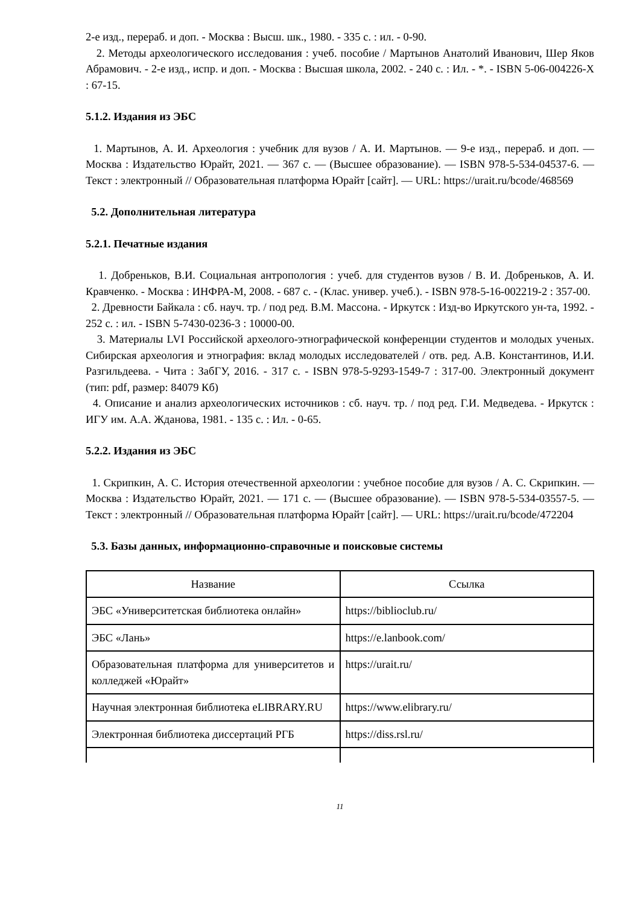2-е изд., перераб. и доп. - Москва : Высш. шк., 1980. - 335 с. : ил. - 0-90.
2. Методы археологического исследования : учеб. пособие / Мартынов Анатолий Иванович, Шер Яков Абрамович. - 2-е изд., испр. и доп. - Москва : Высшая школа, 2002. - 240 с. : Ил. - *. - ISBN 5-06-004226-X : 67-15.
5.1.2. Издания из ЭБС
1. Мартынов, А. И. Археология : учебник для вузов / А. И. Мартынов. — 9-е изд., перераб. и доп. — Москва : Издательство Юрайт, 2021. — 367 с. — (Высшее образование). — ISBN 978-5-534-04537-6. — Текст : электронный // Образовательная платформа Юрайт [сайт]. — URL: https://urait.ru/bcode/468569
5.2. Дополнительная литература
5.2.1. Печатные издания
1. Добреньков, В.И. Социальная антропология : учеб. для студентов вузов / В. И. Добреньков, А. И. Кравченко. - Москва : ИНФРА-М, 2008. - 687 с. - (Клас. универ. учеб.). - ISBN 978-5-16-002219-2 : 357-00.
2. Древности Байкала : сб. науч. тр. / под ред. В.М. Массона. - Иркутск : Изд-во Иркутского ун-та, 1992. - 252 с. : ил. - ISBN 5-7430-0236-3 : 10000-00.
3. Материалы LVI Российской археолого-этнографической конференции студентов и молодых ученых. Сибирская археология и этнография: вклад молодых исследователей / отв. ред. А.В. Константинов, И.И. Разгильдеева. - Чита : ЗабГУ, 2016. - 317 с. - ISBN 978-5-9293-1549-7 : 317-00. Электронный документ (тип: pdf, размер: 84079 Кб)
4. Описание и анализ археологических источников : сб. науч. тр. / под ред. Г.И. Медведева. - Иркутск : ИГУ им. А.А. Жданова, 1981. - 135 с. : Ил. - 0-65.
5.2.2. Издания из ЭБС
1. Скрипкин, А. С. История отечественной археологии : учебное пособие для вузов / А. С. Скрипкин. — Москва : Издательство Юрайт, 2021. — 171 с. — (Высшее образование). — ISBN 978-5-534-03557-5. — Текст : электронный // Образовательная платформа Юрайт [сайт]. — URL: https://urait.ru/bcode/472204
5.3. Базы данных, информационно-справочные и поисковые системы
| Название | Ссылка |
| --- | --- |
| ЭБС «Университетская библиотека онлайн» | https://biblioclub.ru/ |
| ЭБС «Лань» | https://e.lanbook.com/ |
| Образовательная платформа для университетов и колледжей «Юрайт» | https://urait.ru/ |
| Научная электронная библиотека eLIBRARY.RU | https://www.elibrary.ru/ |
| Электронная библиотека диссертаций РГБ | https://diss.rsl.ru/ |
11